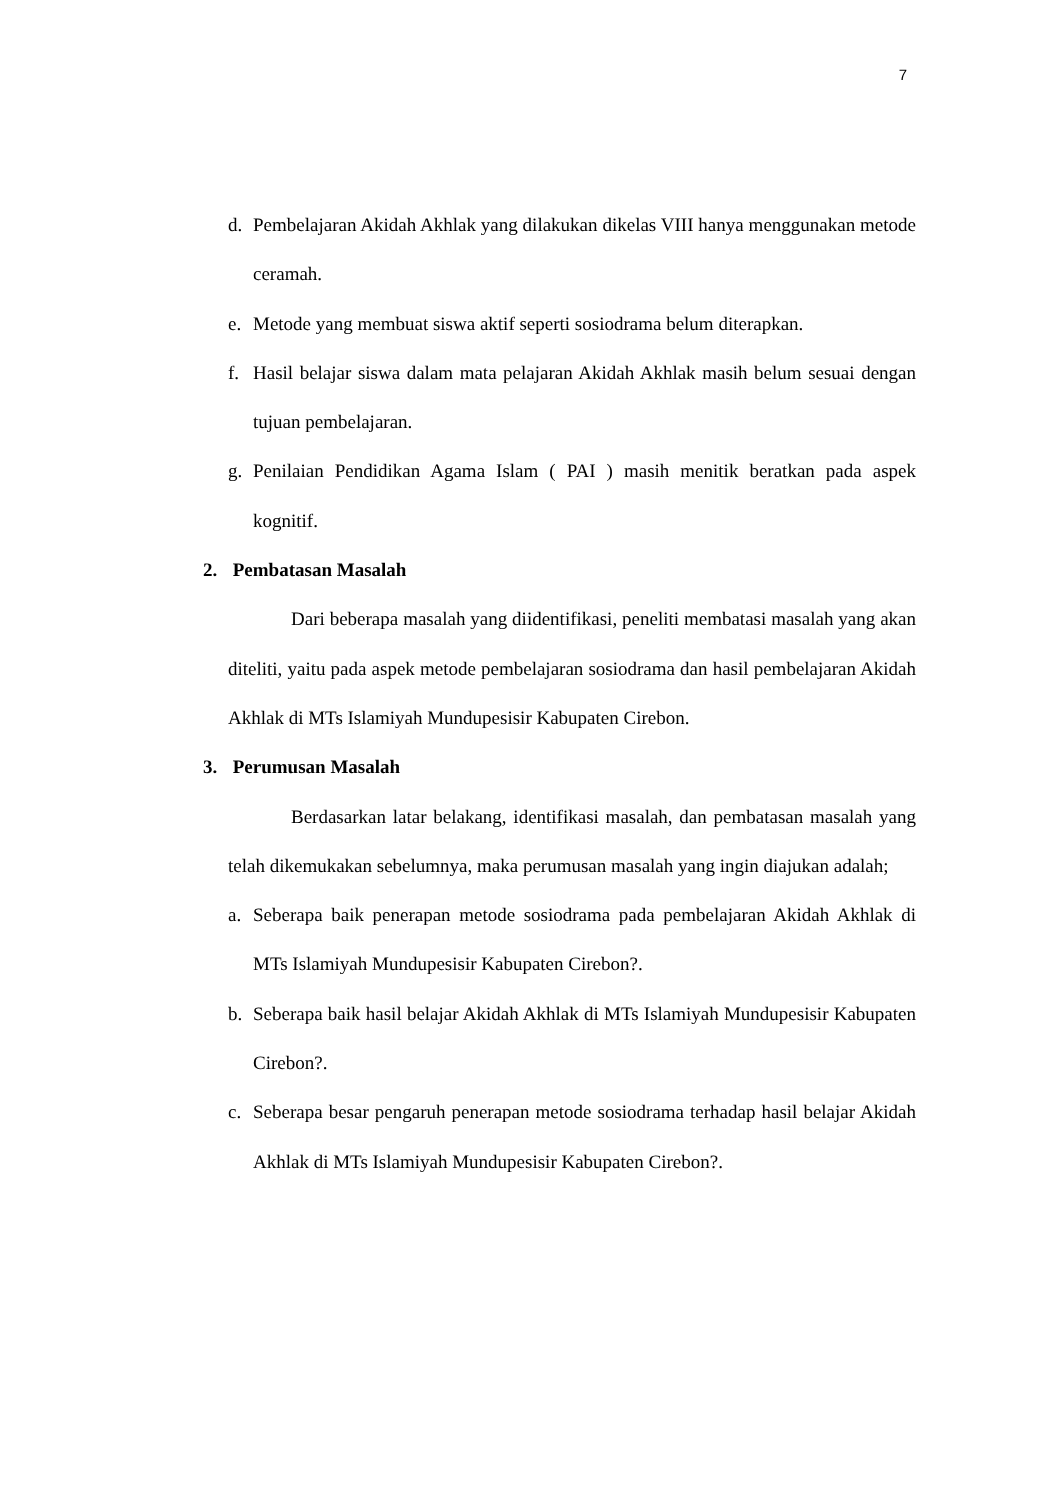7
d. Pembelajaran Akidah Akhlak yang dilakukan dikelas VIII hanya menggunakan metode ceramah.
e. Metode yang membuat siswa aktif seperti sosiodrama belum diterapkan.
f. Hasil belajar siswa dalam mata pelajaran Akidah Akhlak masih belum sesuai dengan tujuan pembelajaran.
g. Penilaian Pendidikan Agama Islam ( PAI ) masih menitik beratkan pada aspek kognitif.
2. Pembatasan Masalah
Dari beberapa masalah yang diidentifikasi, peneliti membatasi masalah yang akan diteliti, yaitu pada aspek metode pembelajaran sosiodrama dan hasil pembelajaran Akidah Akhlak di MTs Islamiyah Mundupesisir Kabupaten Cirebon.
3. Perumusan Masalah
Berdasarkan latar belakang, identifikasi masalah, dan pembatasan masalah yang telah dikemukakan sebelumnya, maka perumusan masalah yang ingin diajukan adalah;
a. Seberapa baik penerapan metode sosiodrama pada pembelajaran Akidah Akhlak di MTs Islamiyah Mundupesisir Kabupaten Cirebon?.
b. Seberapa baik hasil belajar Akidah Akhlak di MTs Islamiyah Mundupesisir Kabupaten Cirebon?.
c. Seberapa besar pengaruh penerapan metode sosiodrama terhadap hasil belajar Akidah Akhlak di MTs Islamiyah Mundupesisir Kabupaten Cirebon?.